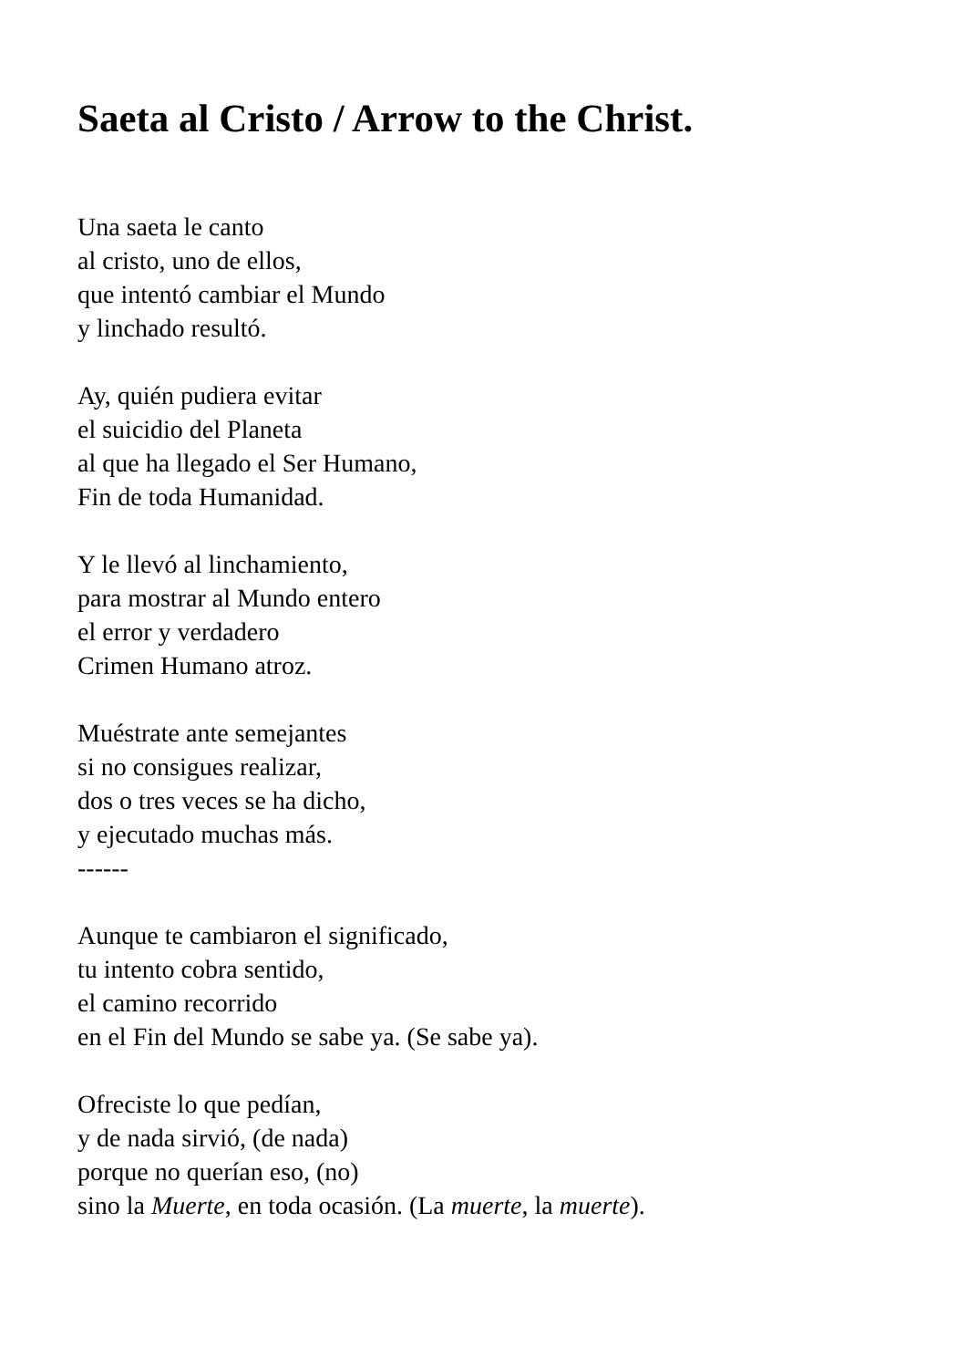Saeta al Cristo / Arrow to the Christ.
Una saeta le canto
al cristo, uno de ellos,
que intentó cambiar el Mundo
y linchado resultó.
Ay, quién pudiera evitar
el suicidio del Planeta
al que ha llegado el Ser Humano,
Fin de toda Humanidad.
Y le llevó al linchamiento,
para mostrar al Mundo entero
el error y verdadero
Crimen Humano atroz.
Muéstrate ante semejantes
si no consigues realizar,
dos o tres veces se ha dicho,
y ejecutado muchas más.
------
Aunque te cambiaron el significado,
tu intento cobra sentido,
el camino recorrido
en el Fin del Mundo se sabe ya. (Se sabe ya).
Ofreciste lo que pedían,
y de nada sirvió, (de nada)
porque no querían eso, (no)
sino la Muerte, en toda ocasión. (La muerte, la muerte).